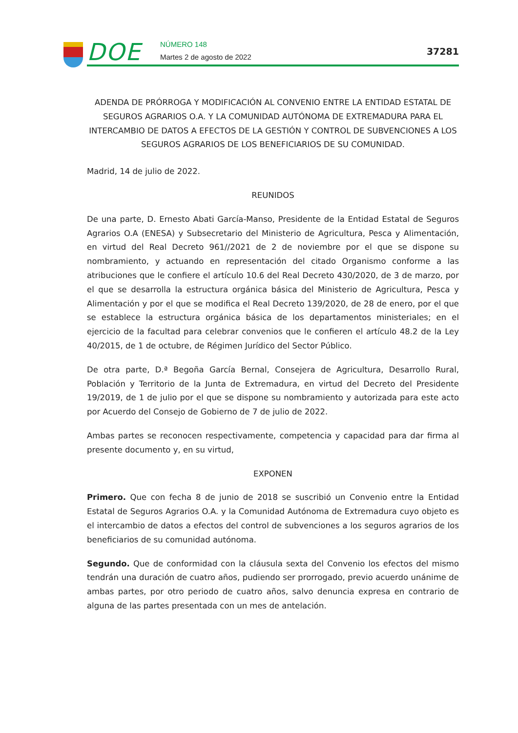DOE NÚMERO 148
Martes 2 de agosto de 2022
37281
ADENDA DE PRÓRROGA Y MODIFICACIÓN AL CONVENIO ENTRE LA ENTIDAD ESTATAL DE SEGUROS AGRARIOS O.A. Y LA COMUNIDAD AUTÓNOMA DE EXTREMADURA PARA EL INTERCAMBIO DE DATOS A EFECTOS DE LA GESTIÓN Y CONTROL DE SUBVENCIONES A LOS SEGUROS AGRARIOS DE LOS BENEFICIARIOS DE SU COMUNIDAD.
Madrid, 14 de julio de 2022.
REUNIDOS
De una parte, D. Ernesto Abati García-Manso, Presidente de la Entidad Estatal de Seguros Agrarios O.A (ENESA) y Subsecretario del Ministerio de Agricultura, Pesca y Alimentación, en virtud del Real Decreto 961//2021 de 2 de noviembre por el que se dispone su nombramiento, y actuando en representación del citado Organismo conforme a las atribuciones que le confiere el artículo 10.6 del Real Decreto 430/2020, de 3 de marzo, por el que se desarrolla la estructura orgánica básica del Ministerio de Agricultura, Pesca y Alimentación y por el que se modifica el Real Decreto 139/2020, de 28 de enero, por el que se establece la estructura orgánica básica de los departamentos ministeriales; en el ejercicio de la facultad para celebrar convenios que le confieren el artículo 48.2 de la Ley 40/2015, de 1 de octubre, de Régimen Jurídico del Sector Público.
De otra parte, D.ª Begoña García Bernal, Consejera de Agricultura, Desarrollo Rural, Población y Territorio de la Junta de Extremadura, en virtud del Decreto del Presidente 19/2019, de 1 de julio por el que se dispone su nombramiento y autorizada para este acto por Acuerdo del Consejo de Gobierno de 7 de julio de 2022.
Ambas partes se reconocen respectivamente, competencia y capacidad para dar firma al presente documento y, en su virtud,
EXPONEN
Primero. Que con fecha 8 de junio de 2018 se suscribió un Convenio entre la Entidad Estatal de Seguros Agrarios O.A. y la Comunidad Autónoma de Extremadura cuyo objeto es el intercambio de datos a efectos del control de subvenciones a los seguros agrarios de los beneficiarios de su comunidad autónoma.
Segundo. Que de conformidad con la cláusula sexta del Convenio los efectos del mismo tendrán una duración de cuatro años, pudiendo ser prorrogado, previo acuerdo unánime de ambas partes, por otro periodo de cuatro años, salvo denuncia expresa en contrario de alguna de las partes presentada con un mes de antelación.